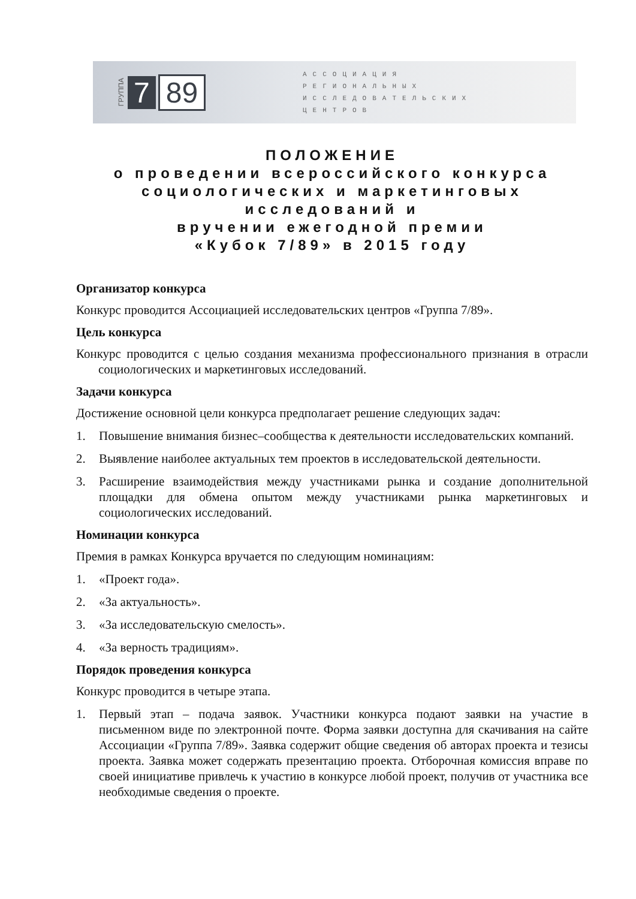ГРУППА 7 89
АССОЦИАЦИЯ
РЕГИОНАЛЬНЫХ
ИССЛЕДОВАТЕЛЬСКИХ
ЦЕНТРОВ
ПОЛОЖЕНИЕ
о проведении всероссийского конкурса
социологических и маркетинговых исследований и
вручении ежегодной премии
«Кубок 7/89» в 2015 году
Организатор конкурса
Конкурс проводится Ассоциацией исследовательских центров «Группа 7/89».
Цель конкурса
Конкурс проводится с целью создания механизма профессионального признания в отрасли социологических и маркетинговых исследований.
Задачи конкурса
Достижение основной цели конкурса предполагает решение следующих задач:
1. Повышение внимания бизнес–сообщества к деятельности исследовательских компаний.
2. Выявление наиболее актуальных тем проектов в исследовательской деятельности.
3. Расширение взаимодействия между участниками рынка и создание дополнительной площадки для обмена опытом между участниками рынка маркетинговых и социологических исследований.
Номинации конкурса
Премия в рамках Конкурса вручается по следующим номинациям:
1. «Проект года».
2. «За актуальность».
3. «За исследовательскую смелость».
4. «За верность традициям».
Порядок проведения конкурса
Конкурс проводится в четыре этапа.
1. Первый этап – подача заявок. Участники конкурса подают заявки на участие в письменном виде по электронной почте. Форма заявки доступна для скачивания на сайте Ассоциации «Группа 7/89». Заявка содержит общие сведения об авторах проекта и тезисы проекта. Заявка может содержать презентацию проекта. Отборочная комиссия вправе по своей инициативе привлечь к участию в конкурсе любой проект, получив от участника все необходимые сведения о проекте.